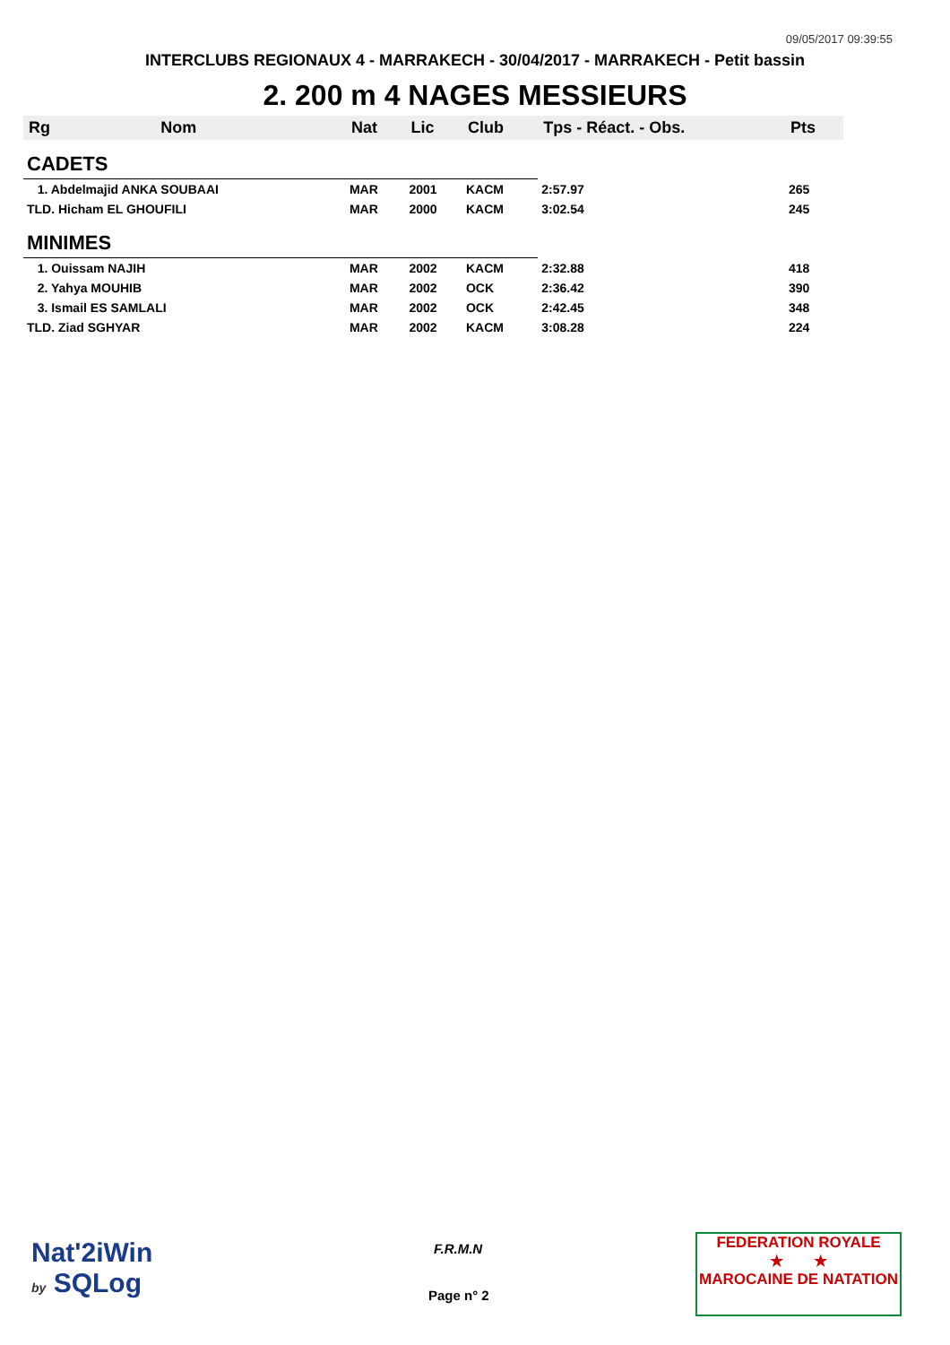09/05/2017 09:39:55
INTERCLUBS REGIONAUX 4 - MARRAKECH - 30/04/2017 - MARRAKECH - Petit bassin
2. 200 m 4 NAGES MESSIEURS
| Rg | Nom | Nat | Lic | Club | Tps - Réact. - Obs. | Pts |
| --- | --- | --- | --- | --- | --- | --- |
| CADETS | | | | | | |
| 1. Abdelmajid ANKA SOUBAAI | | MAR | 2001 | KACM | 2:57.97 | 265 |
| TLD. Hicham EL GHOUFILI | | MAR | 2000 | KACM | 3:02.54 | 245 |
| MINIMES | | | | | | |
| 1. Ouissam NAJIH | | MAR | 2002 | KACM | 2:32.88 | 418 |
| 2. Yahya MOUHIB | | MAR | 2002 | OCK | 2:36.42 | 390 |
| 3. Ismail ES SAMLALI | | MAR | 2002 | OCK | 2:42.45 | 348 |
| TLD. Ziad SGHYAR | | MAR | 2002 | KACM | 3:08.28 | 224 |
Nat'2iWin
by SQLog
F.R.M.N
Page n° 2
FEDERATION ROYALE
★ ★
MAROCAINE DE NATATION